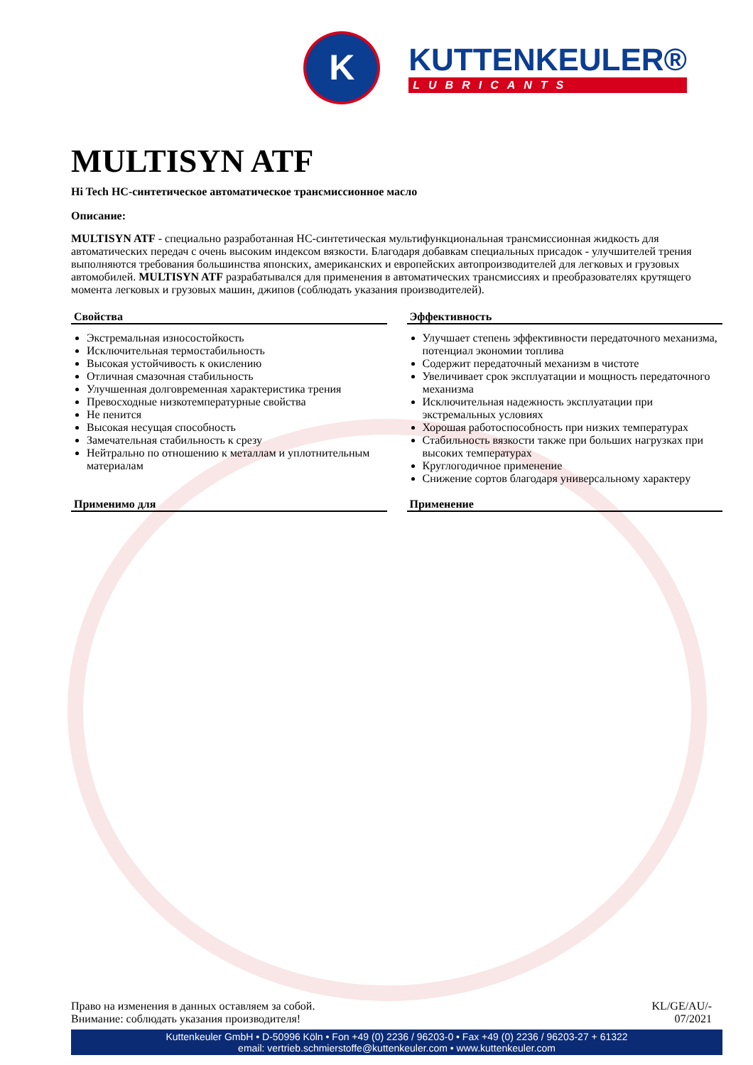K
KUTTENKEULER®
LUBRICANTS
MULTISYN ATF
Hi Tech HC-синтетическое автоматическое трансмиссионное масло
Описание:
MULTISYN ATF - специально разработанная НС-синтетическая мультифункциональная трансмиссионная жидкость для автоматических передач с очень высоким индексом вязкости. Благодаря добавкам специальных присадок - улучшителей трения выполняются требования большинства японских, американских и европейских автопроизводителей для легковых и грузовых автомобилей. MULTISYN ATF разрабатывался для применения в автоматических трансмиссиях и преобразователях крутящего момента легковых и грузовых машин, джипов (соблюдать указания производителей).
Свойства
Экстремальная износостойкость
Исключительная термостабильность
Высокая устойчивость к окислению
Отличная смазочная стабильность
Улучшенная долговременная характеристика трения
Превосходные низкотемпературные свойства
Не пенится
Высокая несущая способность
Замечательная стабильность к срезу
Нейтрально по отношению к металлам и уплотнительным материалам
Эффективность
Улучшает степень эффективности передаточного механизма, потенциал экономии топлива
Содержит передаточный механизм в чистоте
Увеличивает срок эксплуатации и мощность передаточного механизма
Исключительная надежность эксплуатации при экстремальных условиях
Хорошая работоспособность при низких температурах
Стабильность вязкости также при больших нагрузках при высоких температурах
Круглогодичное применение
Снижение сортов благодаря универсальному характеру
Применимо для Применение
Право на изменения в данных оставляем за собой.
Внимание: соблюдать указания производителя!
KL/GE/AU/-
07/2021
Kuttenkeuler GmbH • D-50996 Köln • Fon +49 (0) 2236 / 96203-0 • Fax +49 (0) 2236 / 96203-27 + 61322
email: vertrieb.schmierstoffe@kuttenkeuler.com • www.kuttenkeuler.com